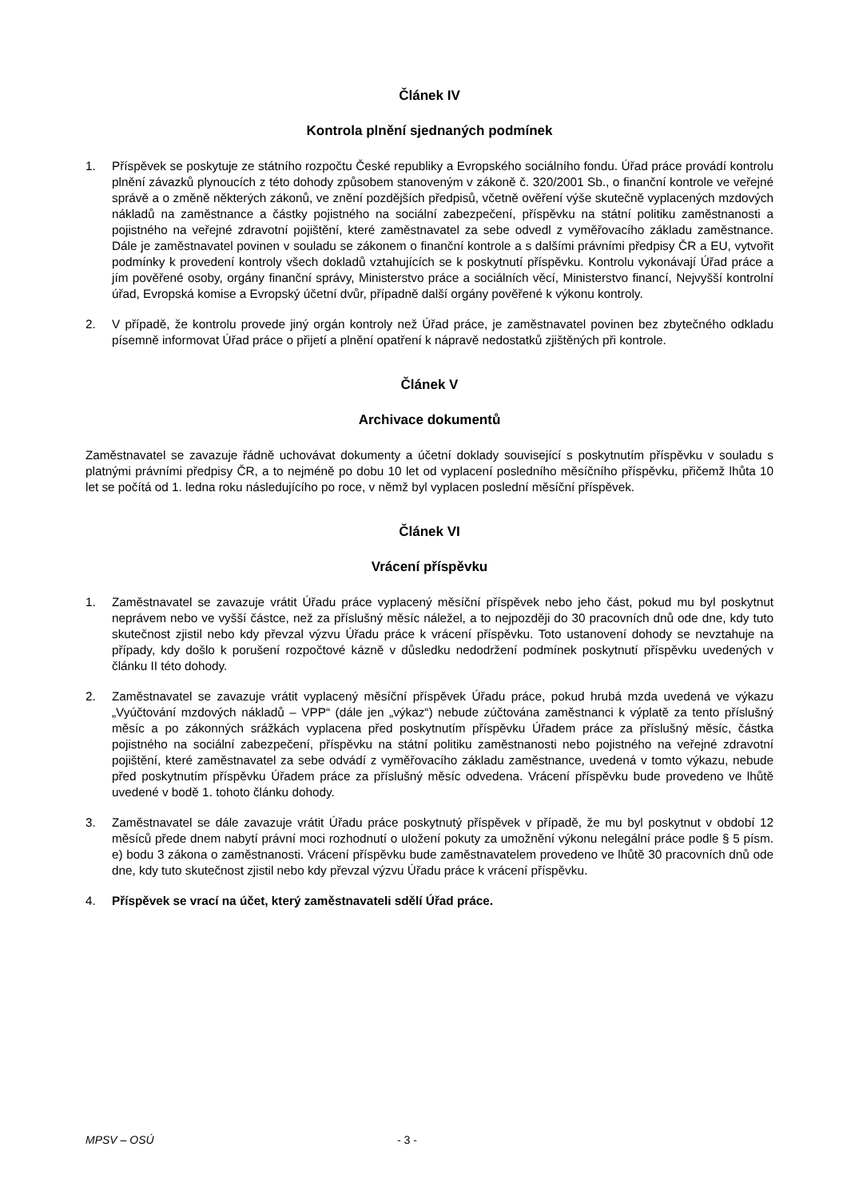Článek IV
Kontrola plnění sjednaných podmínek
1. Příspěvek se poskytuje ze státního rozpočtu České republiky a Evropského sociálního fondu. Úřad práce provádí kontrolu plnění závazků plynoucích z této dohody způsobem stanoveným v zákoně č. 320/2001 Sb., o finanční kontrole ve veřejné správě a o změně některých zákonů, ve znění pozdějších předpisů, včetně ověření výše skutečně vyplacených mzdových nákladů na zaměstnance a částky pojistného na sociální zabezpečení, příspěvku na státní politiku zaměstnanosti a pojistného na veřejné zdravotní pojištění, které zaměstnavatel za sebe odvedl z vyměřovacího základu zaměstnance. Dále je zaměstnavatel povinen v souladu se zákonem o finanční kontrole a s dalšími právními předpisy ČR a EU, vytvořit podmínky k provedení kontroly všech dokladů vztahujících se k poskytnutí příspěvku. Kontrolu vykonávají Úřad práce a jím pověřené osoby, orgány finanční správy, Ministerstvo práce a sociálních věcí, Ministerstvo financí, Nejvyšší kontrolní úřad, Evropská komise a Evropský účetní dvůr, případně další orgány pověřené k výkonu kontroly.
2. V případě, že kontrolu provede jiný orgán kontroly než Úřad práce, je zaměstnavatel povinen bez zbytečného odkladu písemně informovat Úřad práce o přijetí a plnění opatření k nápravě nedostatků zjištěných při kontrole.
Článek V
Archivace dokumentů
Zaměstnavatel se zavazuje řádně uchovávat dokumenty a účetní doklady související s poskytnutím příspěvku v souladu s platnými právními předpisy ČR, a to nejméně po dobu 10 let od vyplacení posledního měsíčního příspěvku, přičemž lhůta 10 let se počítá od 1. ledna roku následujícího po roce, v němž byl vyplacen poslední měsíční příspěvek.
Článek VI
Vrácení příspěvku
1. Zaměstnavatel se zavazuje vrátit Úřadu práce vyplacený měsíční příspěvek nebo jeho část, pokud mu byl poskytnut neprávem nebo ve vyšší částce, než za příslušný měsíc náležel, a to nejpozději do 30 pracovních dnů ode dne, kdy tuto skutečnost zjistil nebo kdy převzal výzvu Úřadu práce k vrácení příspěvku. Toto ustanovení dohody se nevztahuje na případy, kdy došlo k porušení rozpočtové kázně v důsledku nedodržení podmínek poskytnutí příspěvku uvedených v článku II této dohody.
2. Zaměstnavatel se zavazuje vrátit vyplacený měsíční příspěvek Úřadu práce, pokud hrubá mzda uvedená ve výkazu „Vyúčtování mzdových nákladů – VPP“ (dále jen „výkaz“) nebude zúčtována zaměstnanci k výplatě za tento příslušný měsíc a po zákonných srážkách vyplacena před poskytnutím příspěvku Úřadem práce za příslušný měsíc, částka pojistného na sociální zabezpečení, příspěvku na státní politiku zaměstnanosti nebo pojistného na veřejné zdravotní pojištění, které zaměstnavatel za sebe odvádí z vyměřovacího základu zaměstnance, uvedená v tomto výkazu, nebude před poskytnutím příspěvku Úřadem práce za příslušný měsíc odvedena. Vrácení příspěvku bude provedeno ve lhůtě uvedené v bodě 1. tohoto článku dohody.
3. Zaměstnavatel se dále zavazuje vrátit Úřadu práce poskytnutý příspěvek v případě, že mu byl poskytnut v období 12 měsíců přede dnem nabytí právní moci rozhodnutí o uložení pokuty za umožnění výkonu nelegální práce podle § 5 písm. e) bodu 3 zákona o zaměstnanosti. Vrácení příspěvku bude zaměstnavatelem provedeno ve lhůtě 30 pracovních dnů ode dne, kdy tuto skutečnost zjistil nebo kdy převzal výzvu Úřadu práce k vrácení příspěvku.
4. Příspěvek se vrací na účet, který zaměstnavateli sdělí Úřad práce.
MPSV – OSÚ - 3 -